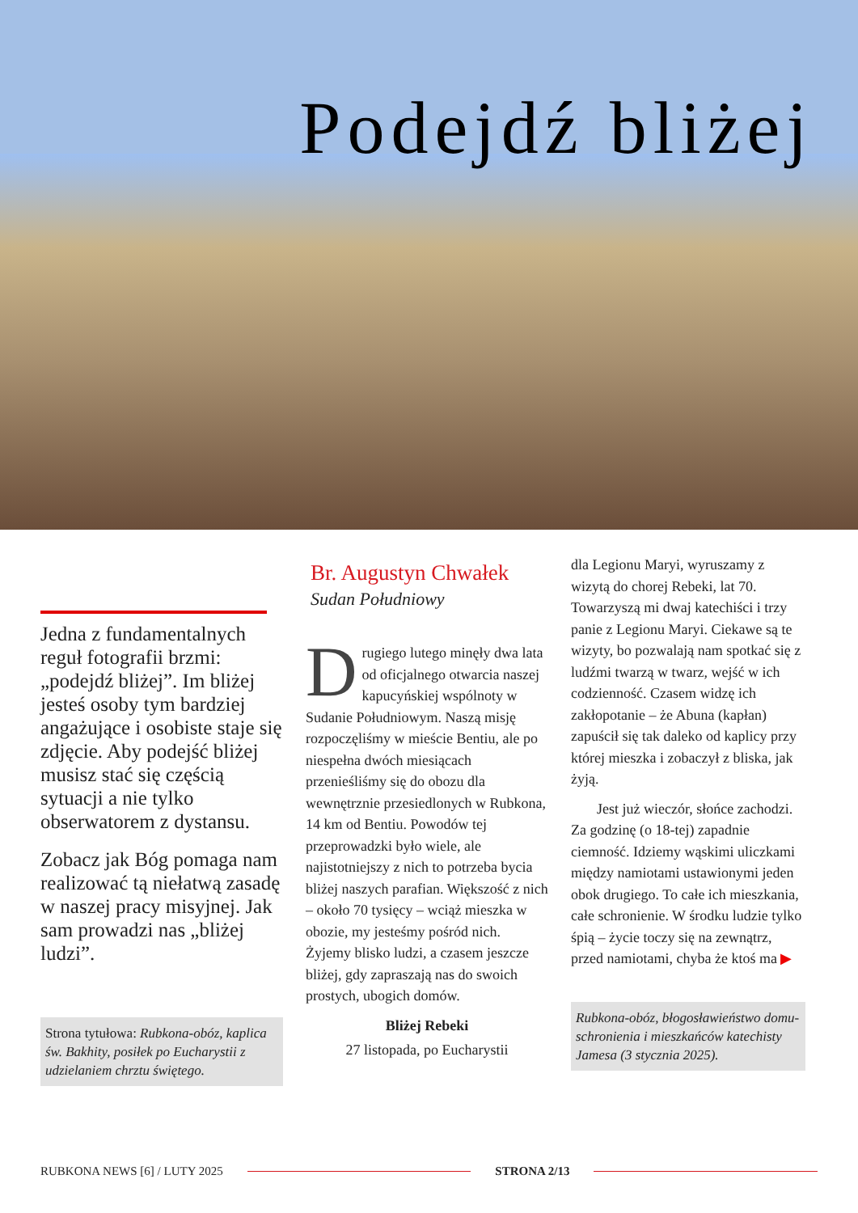Podejdź bliżej
Jedna z fundamentalnych reguł fotografii brzmi: „podejdź bliżej”. Im bliżej jesteś osoby tym bardziej angażujące i osobiste staje się zdjęcie. Aby podejść bliżej musisz stać się częścią sytuacji a nie tylko obserwatorem z dystansu.
Zobacz jak Bóg pomaga nam realizować tą niełatwą zasadę w naszej pracy misyjnej. Jak sam prowadzi nas „bliżej ludzi”.
Strona tytułowa: Rubkona-obóz, kaplica św. Bakhity, posiłek po Eucharystii z udzielaniem chrztu świętego.
Br. Augustyn Chwałek
Sudan Południowy
Drugiego lutego minęły dwa lata od oficjalnego otwarcia naszej kapucyńskiej wspólnoty w Sudanie Południowym. Naszą misję rozpoczęliśmy w mieście Bentiu, ale po niespełna dwóch miesiącach przenieśliśmy się do obozu dla wewnętrznie przesiedlonych w Rubkona, 14 km od Bentiu. Powodów tej przeprowadzki było wiele, ale najistotniejszy z nich to potrzeba bycia bliżej naszych parafian. Większość z nich – około 70 tysięcy – wciąż mieszka w obozie, my jesteśmy pośród nich. Żyjemy blisko ludzi, a czasem jeszcze bliżej, gdy zapraszają nas do swoich prostych, ubogich domów.
Bliżej Rebeki
27 listopada, po Eucharystii
dla Legionu Maryi, wyruszamy z wizytą do chorej Rebeki, lat 70. Towarzyszą mi dwaj katechiści i trzy panie z Legionu Maryi. Ciekawe są te wizyty, bo pozwalają nam spotkać się z ludźmi twarzą w twarz, wejść w ich codzienność. Czasem widzę ich zakłopotanie – że Abuna (kapłan) zapuścił się tak daleko od kaplicy przy której mieszka i zobaczył z bliska, jak żyją.
Jest już wieczór, słońce zachodzi. Za godzinę (o 18-tej) zapadnie ciemność. Idziemy wąskimi uliczkami między namiotami ustawionymi jeden obok drugiego. To całe ich mieszkania, całe schronienie. W środku ludzie tylko śpią – życie toczy się na zewnątrz, przed namiotami, chyba że ktoś ma ▶
Rubkona-obóz, błogosławieństwo domu-schronienia i mieszkańców katechisty Jamesa (3 stycznia 2025).
RUBKONA NEWS [6] / LUTY 2025 STRONA 2/13